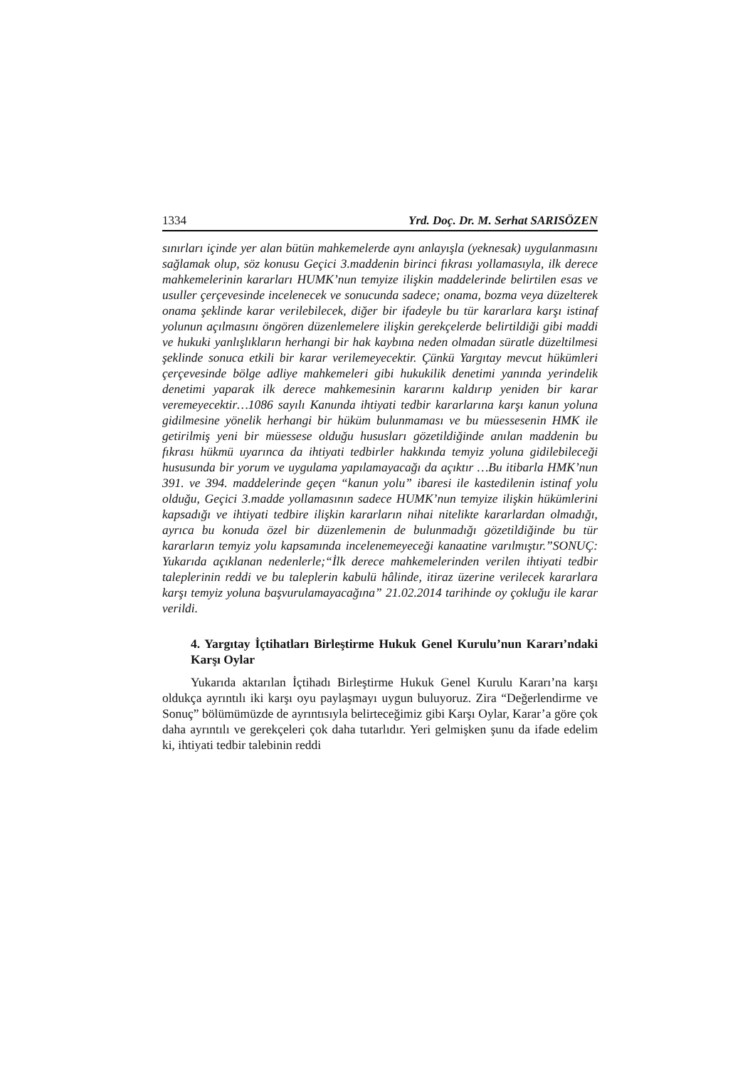1334 Yrd. Doç. Dr. M. Serhat SARISÖZEN
sınırları içinde yer alan bütün mahkemelerde aynı anlayışla (yeknesak) uygulanmasını sağlamak olup, söz konusu Geçici 3.maddenin birinci fıkrası yollamasıyla, ilk derece mahkemelerinin kararları HUMK’nun temyize ilişkin maddelerinde belirtilen esas ve usuller çerçevesinde incelenecek ve sonucunda sadece; onama, bozma veya düzelterek onama şeklinde karar verilebilecek, diğer bir ifadeyle bu tür kararlara karşı istinaf yolunun açılmasını öngören düzenlemelere ilişkin gerekçelerde belirtildiği gibi maddi ve hukuki yanlışlıkların herhangi bir hak kaybına neden olmadan süratle düzeltilmesi şeklinde sonuca etkili bir karar verilemeyecektir. Çünkü Yargıtay mevcut hükümleri çerçevesinde bölge adliye mahkemeleri gibi hukukilik denetimi yanında yerindelik denetimi yaparak ilk derece mahkemesinin kararını kaldırıp yeniden bir karar veremeyecektir…1086 sayılı Kanunda ihtiyati tedbir kararlarına karşı kanun yoluna gidilmesine yönelik herhangi bir hüküm bulunmaması ve bu müessesenin HMK ile getirilmiş yeni bir müessese olduğu hususları gözetildiğinde anılan maddenin bu fıkrası hükmü uyarınca da ihtiyati tedbirler hakkında temyiz yoluna gidilebileceği hususunda bir yorum ve uygulama yapılamayacağı da açıktır …Bu itibarla HMK’nun 391. ve 394. maddelerinde geçen “kanun yolu” ibaresi ile kastedilenin istinaf yolu olduğu, Geçici 3.madde yollamasının sadece HUMK’nun temyize ilişkin hükümlerini kapsadığı ve ihtiyati tedbire ilişkin kararların nihai nitelikte kararlardan olmadığı, ayrıca bu konuda özel bir düzenlemenin de bulunmadığı gözetildiğinde bu tür kararların temyiz yolu kapsamında incelenemeyeceği kanaatine varılmıştır.”SONUÇ: Yukarıda açıklanan nedenlerle;“İlk derece mahkemelerinden verilen ihtiyati tedbir taleplerinin reddi ve bu taleplerin kabulü hâlinde, itiraz üzerine verilecek kararlara karşı temyiz yoluna başvurulamayacağına” 21.02.2014 tarihinde oy çokluğu ile karar verildi.
4. Yargıtay İçtihatları Birleştirme Hukuk Genel Kurulu’nun Kararı’ndaki Karşı Oylar
Yukarıda aktarılan İçtihadı Birleştirme Hukuk Genel Kurulu Kararı’na karşı oldukça ayrıntılı iki karşı oyu paylaşmayı uygun buluyoruz. Zira “Değerlendirme ve Sonuç” bölümümüzde de ayrıntısıyla belirteceğimiz gibi Karşı Oylar, Karar’a göre çok daha ayrıntılı ve gerekçeleri çok daha tutarlıdır. Yeri gelmişken şunu da ifade edelim ki, ihtiyati tedbir talebinin reddi